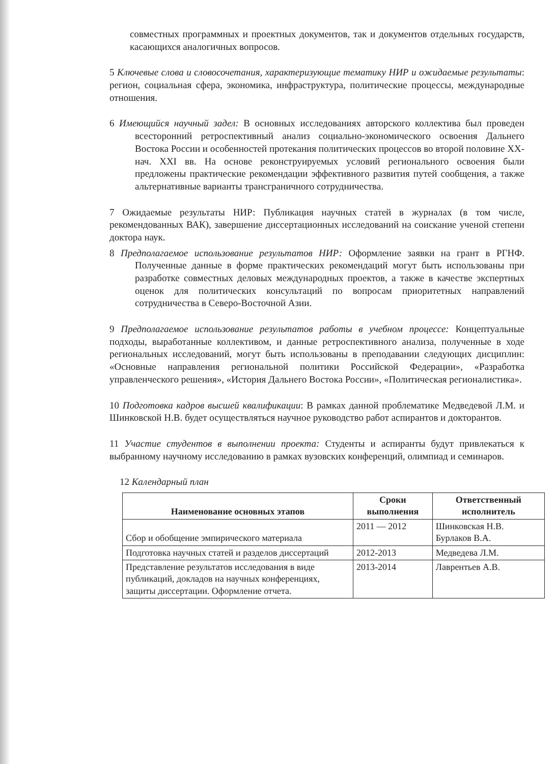совместных программных и проектных документов, так и документов отдельных государств, касающихся аналогичных вопросов.
5 Ключевые слова и словосочетания, характеризующие тематику НИР и ожидаемые результаты: регион, социальная сфера, экономика, инфраструктура, политические процессы, международные отношения.
6 Имеющийся научный задел: В основных исследованиях авторского коллектива был проведен всесторонний ретроспективный анализ социально-экономического освоения Дальнего Востока России и особенностей протекания политических процессов во второй половине XX-нач. XXI вв. На основе реконструируемых условий регионального освоения были предложены практические рекомендации эффективного развития путей сообщения, а также альтернативные варианты трансграничного сотрудничества.
7 Ожидаемые результаты НИР: Публикация научных статей в журналах (в том числе, рекомендованных ВАК), завершение диссертационных исследований на соискание ученой степени доктора наук.
8 Предполагаемое использование результатов НИР: Оформление заявки на грант в РГНФ. Полученные данные в форме практических рекомендаций могут быть использованы при разработке совместных деловых международных проектов, а также в качестве экспертных оценок для политических консультаций по вопросам приоритетных направлений сотрудничества в Северо-Восточной Азии.
9 Предполагаемое использование результатов работы в учебном процессе: Концептуальные подходы, выработанные коллективом, и данные ретроспективного анализа, полученные в ходе региональных исследований, могут быть использованы в преподавании следующих дисциплин: «Основные направления региональной политики Российской Федерации», «Разработка управленческого решения», «История Дальнего Востока России», «Политическая регионалистика».
10 Подготовка кадров высшей квалификации: В рамках данной проблематике Медведевой Л.М. и Шинковской Н.В. будет осуществляться научное руководство работ аспирантов и докторантов.
11 Участие студентов в выполнении проекта: Студенты и аспиранты будут привлекаться к выбранному научному исследованию в рамках вузовских конференций, олимпиад и семинаров.
12 Календарный план
| Наименование основных этапов | Сроки выполнения | Ответственный исполнитель |
| --- | --- | --- |
| Сбор и обобщение эмпирического материала | 2011 — 2012 | Шинковская Н.В. Бурлаков В.А. |
| Подготовка научных статей и разделов диссертаций | 2012-2013 | Медведева Л.М. |
| Представление результатов исследования в виде публикаций, докладов на научных конференциях, защиты диссертации. Оформление отчета. | 2013-2014 | Лаврентьев А.В. |